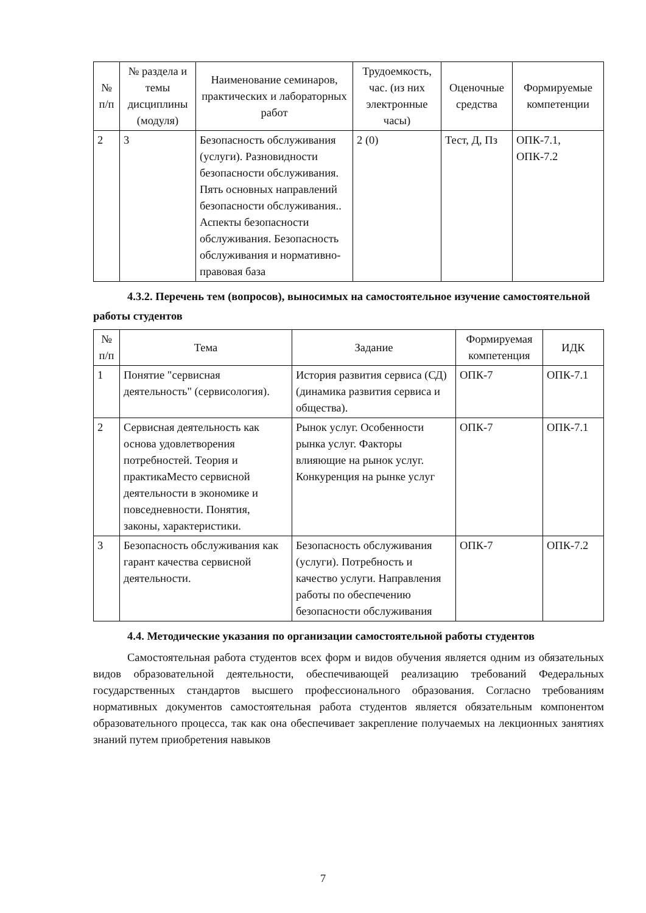| № п/п | № раздела и темы дисциплины (модуля) | Наименование семинаров, практических и лабораторных работ | Трудоемкость, час. (из них электронные часы) | Оценочные средства | Формируемые компетенции |
| --- | --- | --- | --- | --- | --- |
| 2 | 3 | Безопасность обслуживания (услуги). Разновидности безопасности обслуживания. Пять основных направлений безопасности обслуживания.. Аспекты безопасности обслуживания. Безопасность обслуживания и нормативно-правовая база | 2 (0) | Тест, Д, Пз | ОПК-7.1, ОПК-7.2 |
4.3.2. Перечень тем (вопросов), выносимых на самостоятельное изучение самостоятельной работы студентов
| № п/п | Тема | Задание | Формируемая компетенция | ИДК |
| --- | --- | --- | --- | --- |
| 1 | Понятие "сервисная деятельность" (сервисология). | История развития сервиса (СД) (динамика развития сервиса и общества). | ОПК-7 | ОПК-7.1 |
| 2 | Сервисная деятельность как основа удовлетворения потребностей. Теория и практикаМесто сервисной деятельности в экономике и повседневности. Понятия, законы, характеристики. | Рынок услуг. Особенности рынка услуг. Факторы влияющие на рынок услуг. Конкуренция на рынке услуг | ОПК-7 | ОПК-7.1 |
| 3 | Безопасность обслуживания как гарант качества сервисной деятельности. | Безопасность обслуживания (услуги). Потребность и качество услуги. Направления работы по обеспечению безопасности обслуживания | ОПК-7 | ОПК-7.2 |
4.4. Методические указания по организации самостоятельной работы студентов
Самостоятельная работа студентов всех форм и видов обучения является одним из обязательных видов образовательной деятельности, обеспечивающей реализацию требований Федеральных государственных стандартов высшего профессионального образования. Согласно требованиям нормативных документов самостоятельная работа студентов является обязательным компонентом образовательного процесса, так как она обеспечивает закрепление получаемых на лекционных занятиях знаний путем приобретения навыков
7